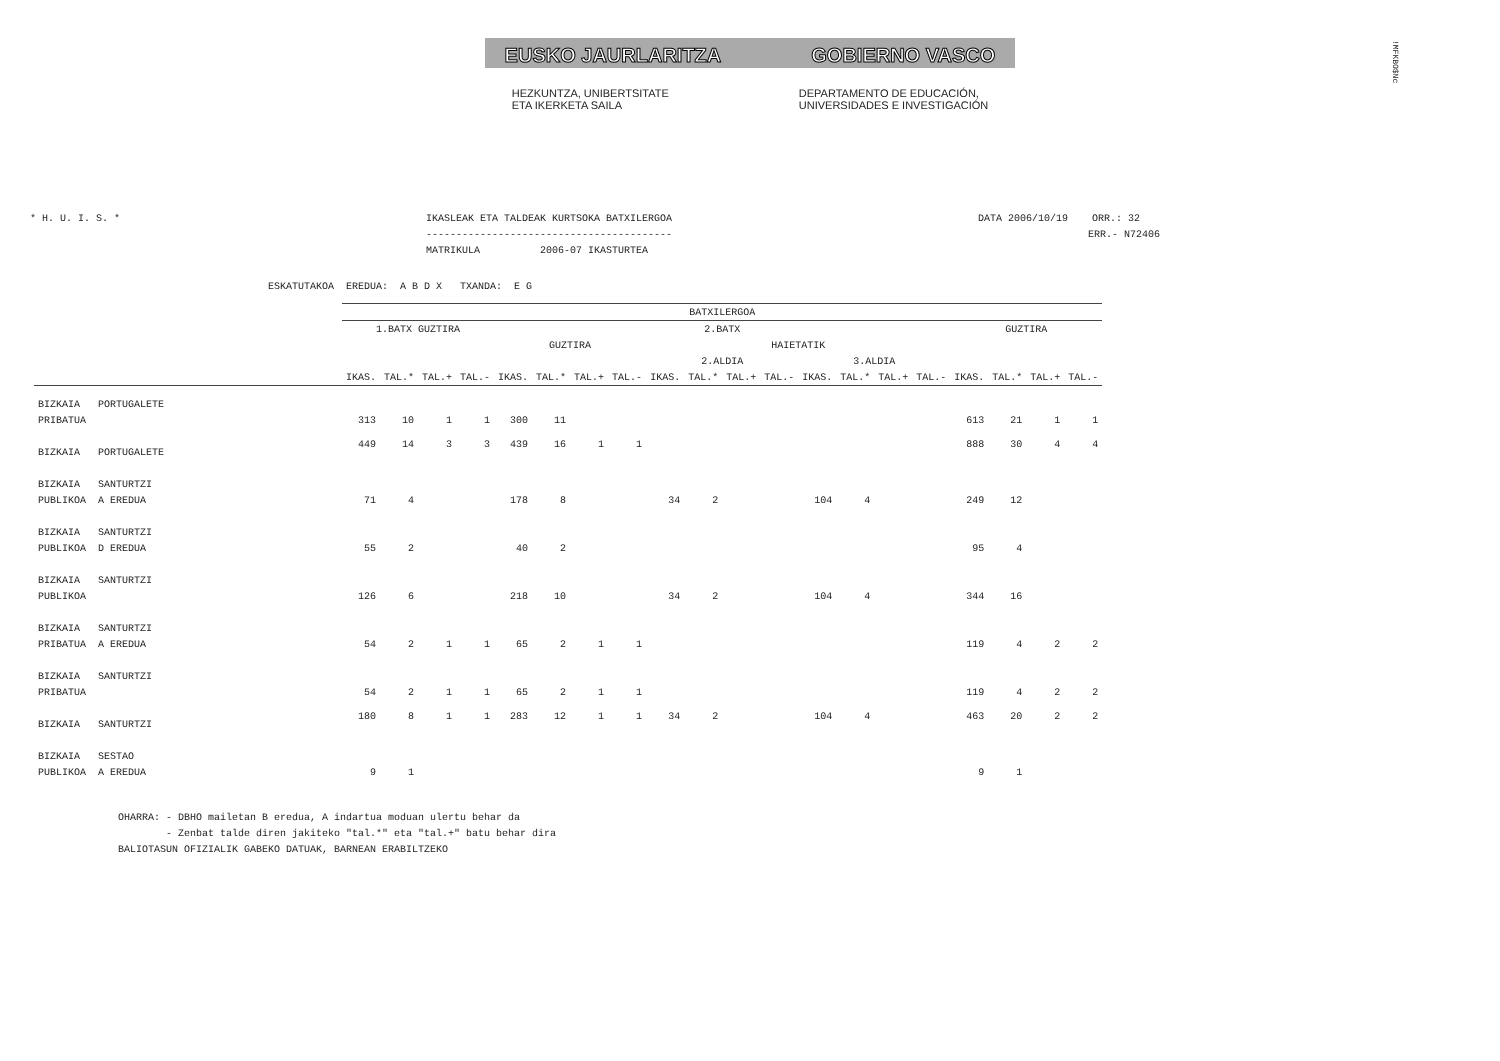!MFKBO$Nc
EUSKO JAURLARITZA GOBIERNO VASCO
HEZKUNTZA, UNIBERTSITATE
ETA IKERKETA SAILA
DEPARTAMENTO DE EDUCACIÓN,
UNIVERSIDADES E INVESTIGACIÓN
* H. U. I. S. * IKASLEAK ETA TALDEAK KURTSOKA BATXILERGOA
-----------------------------------------
MATRIKULA 2006-07 IKASTURTEA
DATA 2006/10/19 ORR.: 32
ERR.- N72406
ESKATUTAKOA  EREDUA:  A B D X   TXANDA:  E G
| | | BATXILERGOA | | | | | | | | | | | | | | | | | | | |
| --- | --- | --- | --- | --- | --- | --- | --- | --- | --- | --- | --- | --- | --- | --- | --- | --- | --- | --- | --- | --- | --- |
| | | 1.BATX GUZTIRA | | | | 2.BATX | | | | | | | | | | | | GUZTIRA | | | |
| | | | | | | GUZTIRA | | | | HAIETATIK | | | | | | | | | | | |
| | | | | | | | | | | 2.ALDIA | | | | 3.ALDIA | | | | | | | |
| | | IKAS. | TAL.* | TAL.+ | TAL.- | IKAS. | TAL.* | TAL.+ | TAL.- | IKAS. | TAL.* | TAL.+ | TAL.- | IKAS. | TAL.* | TAL.+ | TAL.- | IKAS. | TAL.* | TAL.+ | TAL.- |
| BIZKAIA PORTUGALETE | | | | | | | | | | | | | | | | | | | | | |
| PRIBATUA | | 313 | 10 | 1 | 1 | 300 | 11 | | | | | | | | | | | 613 | 21 | 1 | 1 |
| BIZKAIA PORTUGALETE | | 449 | 14 | 3 | 3 | 439 | 16 | 1 | 1 | | | | | | | | | 888 | 30 | 4 | 4 |
| BIZKAIA SANTURTZI | | | | | | | | | | | | | | | | | | | | | |
| PUBLIKOA A EREDUA | | 71 | 4 | | | 178 | 8 | | | 34 | 2 | | | 104 | 4 | | | 249 | 12 | | |
| BIZKAIA SANTURTZI | | | | | | | | | | | | | | | | | | | | | |
| PUBLIKOA D EREDUA | | 55 | 2 | | | 40 | 2 | | | | | | | | | | | 95 | 4 | | |
| BIZKAIA SANTURTZI | | | | | | | | | | | | | | | | | | | | | |
| PUBLIKOA | | 126 | 6 | | | 218 | 10 | | | 34 | 2 | | | 104 | 4 | | | 344 | 16 | | |
| BIZKAIA SANTURTZI | | | | | | | | | | | | | | | | | | | | | |
| PRIBATUA A EREDUA | | 54 | 2 | 1 | 1 | 65 | 2 | 1 | 1 | | | | | | | | | 119 | 4 | 2 | 2 |
| BIZKAIA SANTURTZI | | | | | | | | | | | | | | | | | | | | | |
| PRIBATUA | | 54 | 2 | 1 | 1 | 65 | 2 | 1 | 1 | | | | | | | | | 119 | 4 | 2 | 2 |
| BIZKAIA SANTURTZI | | 180 | 8 | 1 | 1 | 283 | 12 | 1 | 1 | 34 | 2 | | | 104 | 4 | | | 463 | 20 | 2 | 2 |
| BIZKAIA SESTAO | | | | | | | | | | | | | | | | | | | | | |
| PUBLIKOA A EREDUA | | 9 | 1 | | | | | | | | | | | | | | | 9 | 1 | | |
OHARRA: - DBHO mailetan B eredua, A indartua moduan ulertu behar da
        - Zenbat talde diren jakiteko "tal.*" eta "tal.+" batu behar dira
BALIOTASUN OFIZIALIK GABEKO DATUAK, BARNEAN ERABILTZEKO